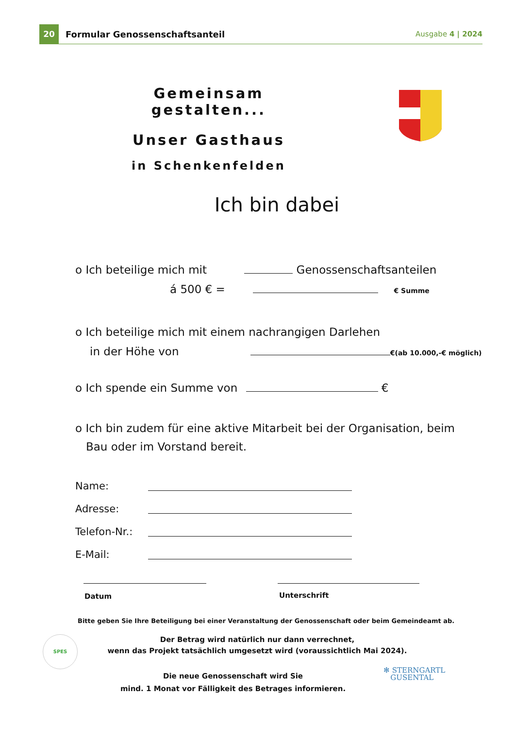20
Formular Genossenschaftsanteil
Ausgabe 4 | 2024
Gemeinsam gestalten...
Unser Gasthaus
in Schenkenfelden
Ich bin dabei
o Ich beteilige mich mit Genossenschaftsanteilen
á 500 € = € Summe
o Ich beteilige mich mit einem nachrangigen Darlehen
in der Höhe von €(ab 10.000,-€ möglich)
o Ich spende ein Summe von €
o Ich bin zudem für eine aktive Mitarbeit bei der Organisation, beim
Bau oder im Vorstand bereit.
Name:
Adresse:
Telefon-Nr.:
E-Mail:
Datum Unterschrift
Bitte geben Sie Ihre Beteiligung bei einer Veranstaltung der Genossenschaft oder beim Gemeindeamt ab.
Der Betrag wird natürlich nur dann verrechnet,
wenn das Projekt tatsächlich umgesetzt wird (voraussichtlich Mai 2024).
Die neue Genossenschaft wird Sie
mind. 1 Monat vor Fälligkeit des Betrages informieren.
SPES
✻ STERNGARTL
GUSENTAL